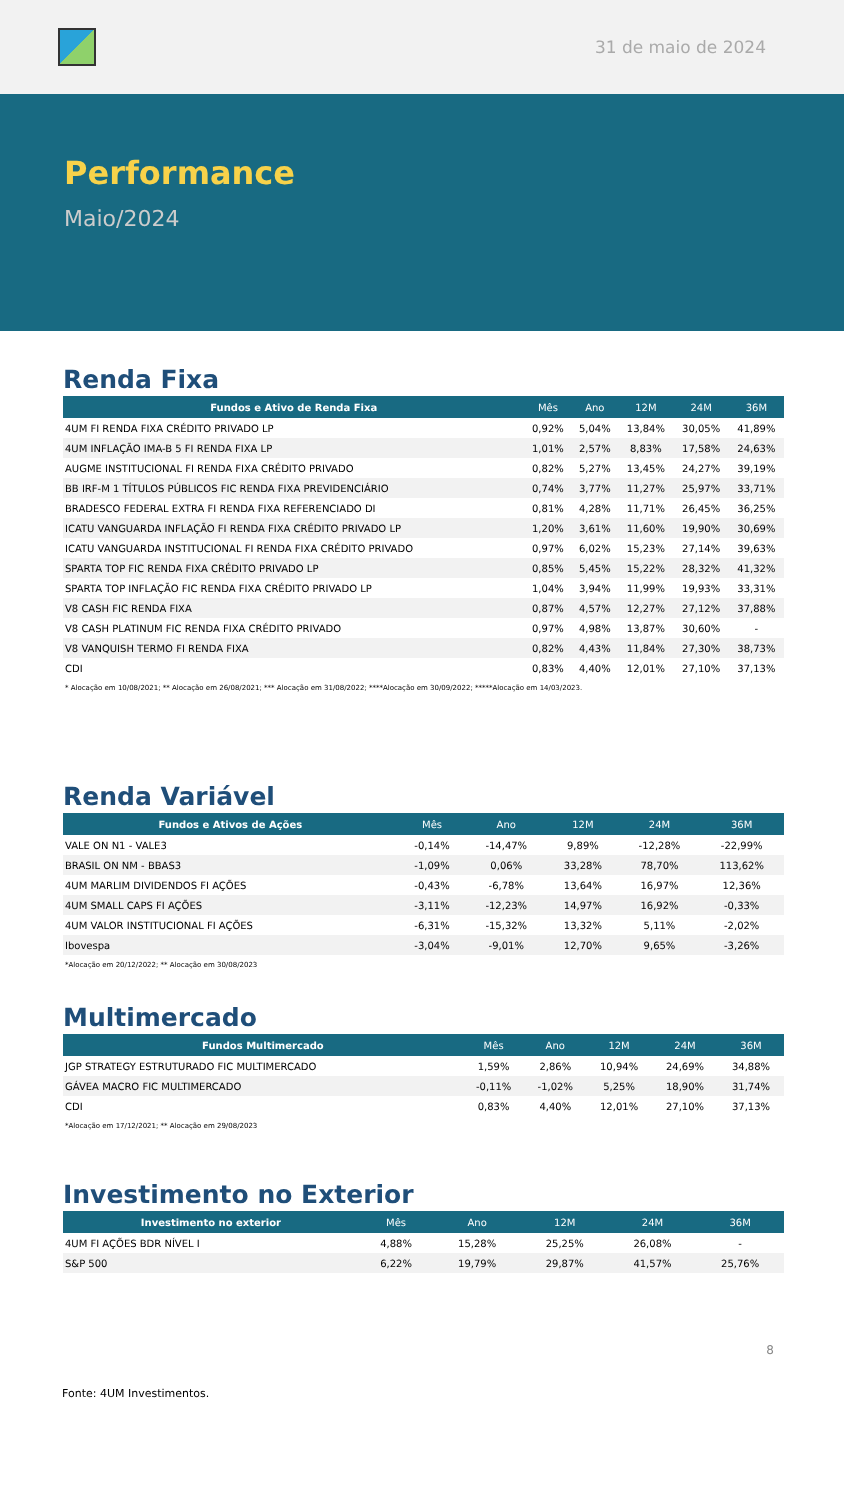31 de maio de 2024
Performance
Maio/2024
Renda Fixa
| Fundos e Ativo de Renda Fixa | Mês | Ano | 12M | 24M | 36M |
| --- | --- | --- | --- | --- | --- |
| 4UM FI RENDA FIXA CRÉDITO PRIVADO LP | 0,92% | 5,04% | 13,84% | 30,05% | 41,89% |
| 4UM INFLAÇÃO IMA-B 5 FI RENDA FIXA LP | 1,01% | 2,57% | 8,83% | 17,58% | 24,63% |
| AUGME INSTITUCIONAL FI RENDA FIXA CRÉDITO PRIVADO | 0,82% | 5,27% | 13,45% | 24,27% | 39,19% |
| BB IRF-M 1 TÍTULOS PÚBLICOS FIC RENDA FIXA PREVIDENCIÁRIO | 0,74% | 3,77% | 11,27% | 25,97% | 33,71% |
| BRADESCO FEDERAL EXTRA FI RENDA FIXA REFERENCIADO DI | 0,81% | 4,28% | 11,71% | 26,45% | 36,25% |
| ICATU VANGUARDA INFLAÇÃO FI RENDA FIXA CRÉDITO PRIVADO LP | 1,20% | 3,61% | 11,60% | 19,90% | 30,69% |
| ICATU VANGUARDA INSTITUCIONAL FI RENDA FIXA CRÉDITO PRIVADO | 0,97% | 6,02% | 15,23% | 27,14% | 39,63% |
| SPARTA TOP FIC RENDA FIXA CRÉDITO PRIVADO LP | 0,85% | 5,45% | 15,22% | 28,32% | 41,32% |
| SPARTA TOP INFLAÇÃO FIC RENDA FIXA CRÉDITO PRIVADO LP | 1,04% | 3,94% | 11,99% | 19,93% | 33,31% |
| V8 CASH FIC RENDA FIXA | 0,87% | 4,57% | 12,27% | 27,12% | 37,88% |
| V8 CASH PLATINUM FIC RENDA FIXA CRÉDITO PRIVADO | 0,97% | 4,98% | 13,87% | 30,60% | - |
| V8 VANQUISH TERMO FI RENDA FIXA | 0,82% | 4,43% | 11,84% | 27,30% | 38,73% |
| CDI | 0,83% | 4,40% | 12,01% | 27,10% | 37,13% |
* Alocação em 10/08/2021; ** Alocação em 26/08/2021; *** Alocação em 31/08/2022; ****Alocação em 30/09/2022; *****Alocação em 14/03/2023.
Renda Variável
| Fundos e Ativos de Ações | Mês | Ano | 12M | 24M | 36M |
| --- | --- | --- | --- | --- | --- |
| VALE ON N1 - VALE3 | -0,14% | -14,47% | 9,89% | -12,28% | -22,99% |
| BRASIL ON NM - BBAS3 | -1,09% | 0,06% | 33,28% | 78,70% | 113,62% |
| 4UM MARLIM DIVIDENDOS FI AÇÕES | -0,43% | -6,78% | 13,64% | 16,97% | 12,36% |
| 4UM SMALL CAPS FI AÇÕES | -3,11% | -12,23% | 14,97% | 16,92% | -0,33% |
| 4UM VALOR INSTITUCIONAL FI AÇÕES | -6,31% | -15,32% | 13,32% | 5,11% | -2,02% |
| Ibovespa | -3,04% | -9,01% | 12,70% | 9,65% | -3,26% |
*Alocação em 20/12/2022; ** Alocação em 30/08/2023
Multimercado
| Fundos Multimercado | Mês | Ano | 12M | 24M | 36M |
| --- | --- | --- | --- | --- | --- |
| JGP STRATEGY ESTRUTURADO FIC MULTIMERCADO | 1,59% | 2,86% | 10,94% | 24,69% | 34,88% |
| GÁVEA MACRO FIC MULTIMERCADO | -0,11% | -1,02% | 5,25% | 18,90% | 31,74% |
| CDI | 0,83% | 4,40% | 12,01% | 27,10% | 37,13% |
*Alocação em 17/12/2021; ** Alocação em 29/08/2023
Investimento no Exterior
| Investimento no exterior | Mês | Ano | 12M | 24M | 36M |
| --- | --- | --- | --- | --- | --- |
| 4UM FI AÇÕES BDR NÍVEL I | 4,88% | 15,28% | 25,25% | 26,08% | - |
| S&P 500 | 6,22% | 19,79% | 29,87% | 41,57% | 25,76% |
8
Fonte: 4UM Investimentos.